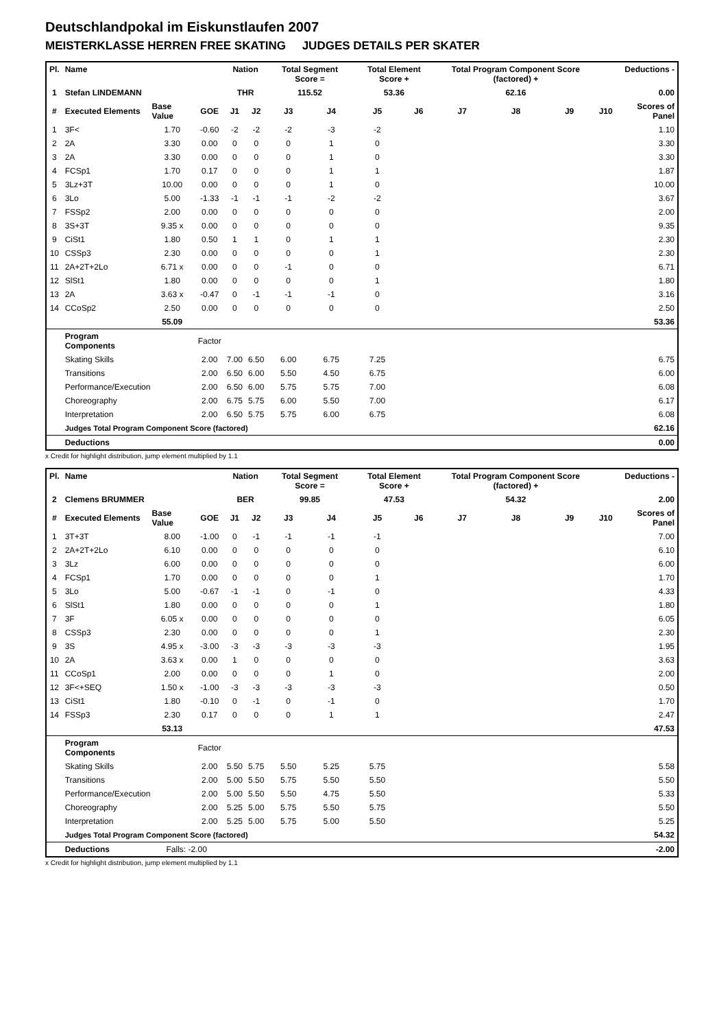Deutschlandpokal im Eiskunstlaufen 2007
MEISTERKLASSE HERREN FREE SKATING JUDGES DETAILS PER SKATER
| Pl. | Name | | | Nation | | Total Segment Score = | | Total Element Score + | | Total Program Component Score (factored) + | | | Deductions - | |
| --- | --- | --- | --- | --- | --- | --- | --- | --- | --- | --- | --- | --- | --- | --- |
| 1 | Stefan LINDEMANN | | | THR | | 115.52 | | 53.36 | | 62.16 | | | 0.00 | |
| # | Executed Elements | Base Value | GOE | J1 | J2 | J3 | J4 | J5 | J6 | J7 | J8 | J9 | J10 | Scores of Panel |
| 1 | 3F< | 1.70 | -0.60 | -2 | -2 | -2 | -3 | -2 | | | | | | 1.10 |
| 2 | 2A | 3.30 | 0.00 | 0 | 0 | 0 | 1 | 0 | | | | | | 3.30 |
| 3 | 2A | 3.30 | 0.00 | 0 | 0 | 0 | 1 | 0 | | | | | | 3.30 |
| 4 | FCSp1 | 1.70 | 0.17 | 0 | 0 | 0 | 1 | 1 | | | | | | 1.87 |
| 5 | 3Lz+3T | 10.00 | 0.00 | 0 | 0 | 0 | 1 | 0 | | | | | | 10.00 |
| 6 | 3Lo | 5.00 | -1.33 | -1 | -1 | -1 | -2 | -2 | | | | | | 3.67 |
| 7 | FSSp2 | 2.00 | 0.00 | 0 | 0 | 0 | 0 | 0 | | | | | | 2.00 |
| 8 | 3S+3T | 9.35 x | 0.00 | 0 | 0 | 0 | 0 | 0 | | | | | | 9.35 |
| 9 | CiSt1 | 1.80 | 0.50 | 1 | 1 | 0 | 1 | 1 | | | | | | 2.30 |
| 10 | CSSp3 | 2.30 | 0.00 | 0 | 0 | 0 | 0 | 1 | | | | | | 2.30 |
| 11 | 2A+2T+2Lo | 6.71 x | 0.00 | 0 | 0 | -1 | 0 | 0 | | | | | | 6.71 |
| 12 | SlSt1 | 1.80 | 0.00 | 0 | 0 | 0 | 0 | 1 | | | | | | 1.80 |
| 13 | 2A | 3.63 x | -0.47 | 0 | -1 | -1 | -1 | 0 | | | | | | 3.16 |
| 14 | CCoSp2 | 2.50 | 0.00 | 0 | 0 | 0 | 0 | 0 | | | | | | 2.50 |
| | | 55.09 | | | | | | | | | | | | 53.36 |
| | Program Components | | Factor | | | | | | | | | | | |
| | Skating Skills | | 2.00 | 7.00 | 6.50 | 6.00 | 6.75 | 7.25 | | | | | | 6.75 |
| | Transitions | | 2.00 | 6.50 | 6.00 | 5.50 | 4.50 | 6.75 | | | | | | 6.00 |
| | Performance/Execution | | 2.00 | 6.50 | 6.00 | 5.75 | 5.75 | 7.00 | | | | | | 6.08 |
| | Choreography | | 2.00 | 6.75 | 5.75 | 6.00 | 5.50 | 7.00 | | | | | | 6.17 |
| | Interpretation | | 2.00 | 6.50 | 5.75 | 5.75 | 6.00 | 6.75 | | | | | | 6.08 |
| | Judges Total Program Component Score (factored) | | | | | | | | | | | | | 62.16 |
| | Deductions | | | | | | | | | | | | | 0.00 |
x Credit for highlight distribution, jump element multiplied by 1.1
| Pl. | Name | | | Nation | | Total Segment Score = | | Total Element Score + | | Total Program Component Score (factored) + | | | Deductions - | |
| --- | --- | --- | --- | --- | --- | --- | --- | --- | --- | --- | --- | --- | --- | --- |
| 2 | Clemens BRUMMER | | | BER | | 99.85 | | 47.53 | | 54.32 | | | 2.00 | |
| # | Executed Elements | Base Value | GOE | J1 | J2 | J3 | J4 | J5 | J6 | J7 | J8 | J9 | J10 | Scores of Panel |
| 1 | 3T+3T | 8.00 | -1.00 | 0 | -1 | -1 | -1 | -1 | | | | | | 7.00 |
| 2 | 2A+2T+2Lo | 6.10 | 0.00 | 0 | 0 | 0 | 0 | 0 | | | | | | 6.10 |
| 3 | 3Lz | 6.00 | 0.00 | 0 | 0 | 0 | 0 | 0 | | | | | | 6.00 |
| 4 | FCSp1 | 1.70 | 0.00 | 0 | 0 | 0 | 0 | 1 | | | | | | 1.70 |
| 5 | 3Lo | 5.00 | -0.67 | -1 | -1 | 0 | -1 | 0 | | | | | | 4.33 |
| 6 | SlSt1 | 1.80 | 0.00 | 0 | 0 | 0 | 0 | 1 | | | | | | 1.80 |
| 7 | 3F | 6.05 x | 0.00 | 0 | 0 | 0 | 0 | 0 | | | | | | 6.05 |
| 8 | CSSp3 | 2.30 | 0.00 | 0 | 0 | 0 | 0 | 1 | | | | | | 2.30 |
| 9 | 3S | 4.95 x | -3.00 | -3 | -3 | -3 | -3 | -3 | | | | | | 1.95 |
| 10 | 2A | 3.63 x | 0.00 | 1 | 0 | 0 | 0 | 0 | | | | | | 3.63 |
| 11 | CCoSp1 | 2.00 | 0.00 | 0 | 0 | 0 | 1 | 0 | | | | | | 2.00 |
| 12 | 3F<+SEQ | 1.50 x | -1.00 | -3 | -3 | -3 | -3 | -3 | | | | | | 0.50 |
| 13 | CiSt1 | 1.80 | -0.10 | 0 | -1 | 0 | -1 | 0 | | | | | | 1.70 |
| 14 | FSSp3 | 2.30 | 0.17 | 0 | 0 | 0 | 1 | 1 | | | | | | 2.47 |
| | | 53.13 | | | | | | | | | | | | 47.53 |
| | Program Components | | Factor | | | | | | | | | | | |
| | Skating Skills | | 2.00 | 5.50 | 5.75 | 5.50 | 5.25 | 5.75 | | | | | | 5.58 |
| | Transitions | | 2.00 | 5.00 | 5.50 | 5.75 | 5.50 | 5.50 | | | | | | 5.50 |
| | Performance/Execution | | 2.00 | 5.00 | 5.50 | 5.50 | 4.75 | 5.50 | | | | | | 5.33 |
| | Choreography | | 2.00 | 5.25 | 5.00 | 5.75 | 5.50 | 5.75 | | | | | | 5.50 |
| | Interpretation | | 2.00 | 5.25 | 5.00 | 5.75 | 5.00 | 5.50 | | | | | | 5.25 |
| | Judges Total Program Component Score (factored) | | | | | | | | | | | | | 54.32 |
| | Deductions | Falls: -2.00 | | | | | | | | | | | | -2.00 |
x Credit for highlight distribution, jump element multiplied by 1.1